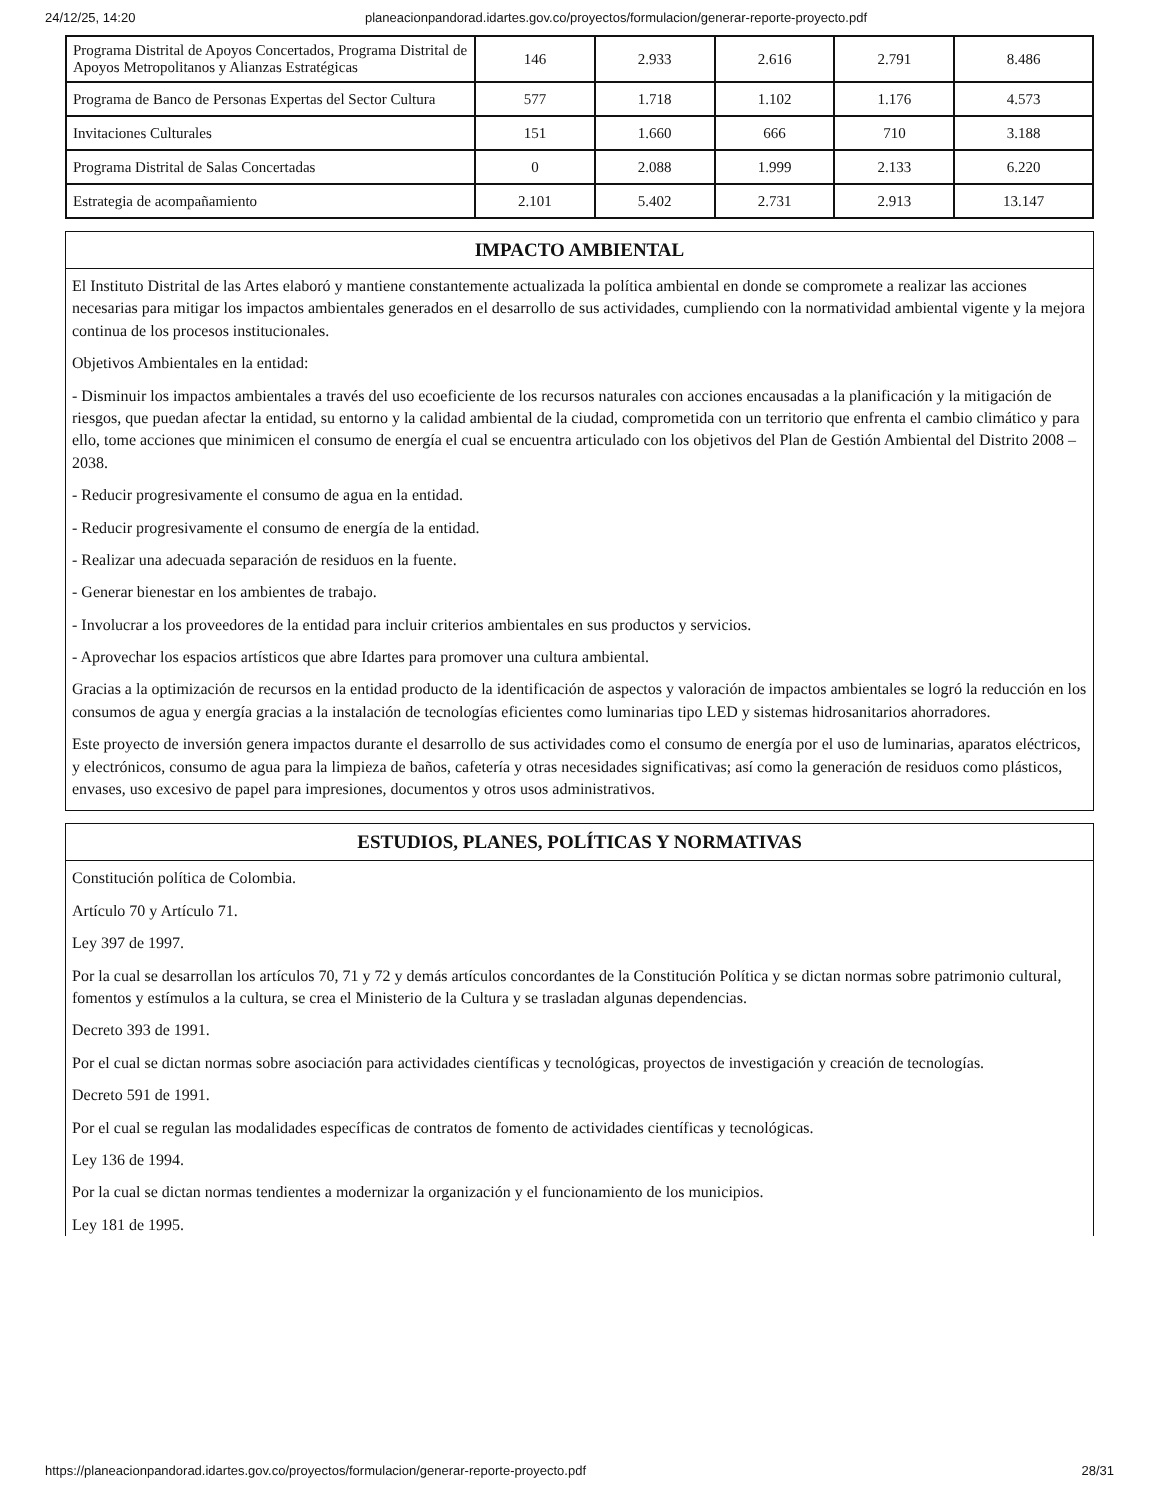24/12/25, 14:20 planeacionpandorad.idartes.gov.co/proyectos/formulacion/generar-reporte-proyecto.pdf
| Programa Distrital de Apoyos Concertados, Programa Distrital de Apoyos Metropolitanos y Alianzas Estratégicas | 146 | 2.933 | 2.616 | 2.791 | 8.486 |
| Programa de Banco de Personas Expertas del Sector Cultura | 577 | 1.718 | 1.102 | 1.176 | 4.573 |
| Invitaciones Culturales | 151 | 1.660 | 666 | 710 | 3.188 |
| Programa Distrital de Salas Concertadas | 0 | 2.088 | 1.999 | 2.133 | 6.220 |
| Estrategia de acompañamiento | 2.101 | 5.402 | 2.731 | 2.913 | 13.147 |
IMPACTO AMBIENTAL
El Instituto Distrital de las Artes elaboró y mantiene constantemente actualizada la política ambiental en donde se compromete a realizar las acciones necesarias para mitigar los impactos ambientales generados en el desarrollo de sus actividades, cumpliendo con la normatividad ambiental vigente y la mejora continua de los procesos institucionales.
Objetivos Ambientales en la entidad:
- Disminuir los impactos ambientales a través del uso ecoeficiente de los recursos naturales con acciones encausadas a la planificación y la mitigación de riesgos, que puedan afectar la entidad, su entorno y la calidad ambiental de la ciudad, comprometida con un territorio que enfrenta el cambio climático y para ello, tome acciones que minimicen el consumo de energía el cual se encuentra articulado con los objetivos del Plan de Gestión Ambiental del Distrito 2008 – 2038.
- Reducir progresivamente el consumo de agua en la entidad.
- Reducir progresivamente el consumo de energía de la entidad.
- Realizar una adecuada separación de residuos en la fuente.
- Generar bienestar en los ambientes de trabajo.
- Involucrar a los proveedores de la entidad para incluir criterios ambientales en sus productos y servicios.
- Aprovechar los espacios artísticos que abre Idartes para promover una cultura ambiental.
Gracias a la optimización de recursos en la entidad producto de la identificación de aspectos y valoración de impactos ambientales se logró la reducción en los consumos de agua y energía gracias a la instalación de tecnologías eficientes como luminarias tipo LED y sistemas hidrosanitarios ahorradores.
Este proyecto de inversión genera impactos durante el desarrollo de sus actividades como el consumo de energía por el uso de luminarias, aparatos eléctricos, y electrónicos, consumo de agua para la limpieza de baños, cafetería y otras necesidades significativas; así como la generación de residuos como plásticos, envases, uso excesivo de papel para impresiones, documentos y otros usos administrativos.
ESTUDIOS, PLANES, POLÍTICAS Y NORMATIVAS
Constitución política de Colombia.
Artículo 70 y Artículo 71.
Ley 397 de 1997.
Por la cual se desarrollan los artículos 70, 71 y 72 y demás artículos concordantes de la Constitución Política y se dictan normas sobre patrimonio cultural, fomentos y estímulos a la cultura, se crea el Ministerio de la Cultura y se trasladan algunas dependencias.
Decreto 393 de 1991.
Por el cual se dictan normas sobre asociación para actividades científicas y tecnológicas, proyectos de investigación y creación de tecnologías.
Decreto 591 de 1991.
Por el cual se regulan las modalidades específicas de contratos de fomento de actividades científicas y tecnológicas.
Ley 136 de 1994.
Por la cual se dictan normas tendientes a modernizar la organización y el funcionamiento de los municipios.
Ley 181 de 1995.
https://planeacionpandorad.idartes.gov.co/proyectos/formulacion/generar-reporte-proyecto.pdf 28/31